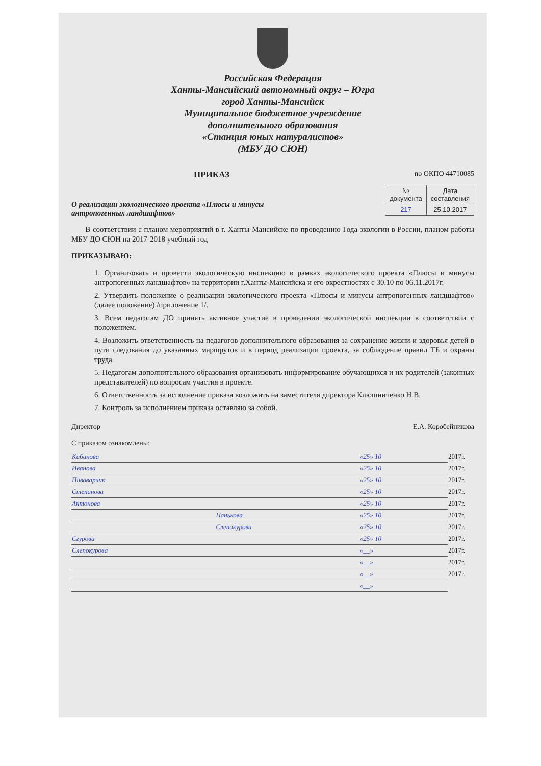Российская Федерация
Ханты-Мансийский автономный округ – Югра
город Ханты-Мансийск
Муниципальное бюджетное учреждение
дополнительного образования
«Станция юных натуралистов»
(МБУ ДО СЮН)
ПРИКАЗ
по ОКПО 44710085
О реализации экологического проекта «Плюсы и минусы антропогенных ландшафтов»
| № документа | Дата составления |
| --- | --- |
| 217 | 25.10.2017 |
В соответствии с планом мероприятий в г. Ханты-Мансийске по проведению Года экологии в России, планом работы МБУ ДО СЮН на 2017-2018 учебный год
ПРИКАЗЫВАЮ:
1. Организовать и провести экологическую инспекцию в рамках экологического проекта «Плюсы и минусы антропогенных ландшафтов» на территории г.Ханты-Мансийска и его окрестностях с 30.10 по 06.11.2017г.
2. Утвердить положение о реализации экологического проекта «Плюсы и минусы антропогенных ландшафтов» (далее положение) /приложение 1/.
3. Всем педагогам ДО принять активное участие в проведении экологической инспекции в соответствии с положением.
4. Возложить ответственность на педагогов дополнительного образования за сохранение жизни и здоровья детей в пути следования до указанных маршрутов и в период реализации проекта, за соблюдение правил ТБ и охраны труда.
5. Педагогам дополнительного образования организовать информирование обучающихся и их родителей (законных представителей) по вопросам участия в проекте.
6. Ответственность за исполнение приказа возложить на заместителя директора Клюшниченко Н.В.
7. Контроль за исполнением приказа оставляю за собой.
Директор Е.А. Коробейникова
С приказом ознакомлены:
| Кабанова | | «25» 10 | 2017г. |
| Иванова | | «25» 10 | 2017г. |
| Пивоварчик | | «25» 10 | 2017г. |
| Степанова | | «25» 10 | 2017г. |
| Антонова | | «25» 10 | 2017г. |
| | Панькова | «25» 10 | 2017г. |
| | Слепокурова | «25» 10 | 2017г. |
| Сгурова | | «25» 10 | 2017г. |
| Слепокурова | | «__» | 2017г. |
| | | «__» | 2017г. |
| | | «__» | 2017г. |
| | | «__» | |